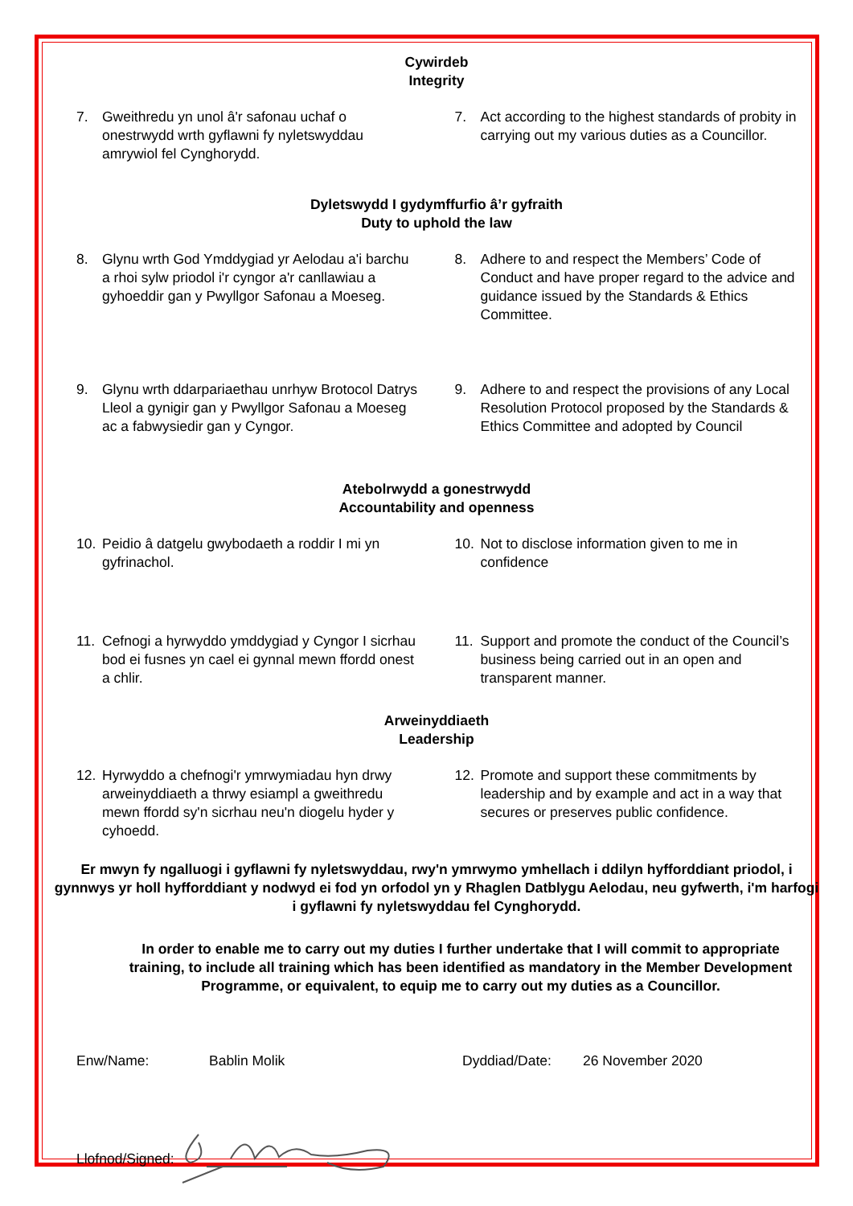Cywirdeb
Integrity
7. Gweithredu yn unol â'r safonau uchaf o onestrwydd wrth gyflawni fy nyletswyddau amrywiol fel Cynghorydd.
7. Act according to the highest standards of probity in carrying out my various duties as a Councillor.
Dyletswydd I gydymffurfio â’r gyfraith
Duty to uphold the law
8. Glynu wrth God Ymddygiad yr Aelodau a'i barchu a rhoi sylw priodol i'r cyngor a'r canllawiau a gyhoeddir gan y Pwyllgor Safonau a Moeseg.
8. Adhere to and respect the Members’ Code of Conduct and have proper regard to the advice and guidance issued by the Standards & Ethics Committee.
9. Glynu wrth ddarpariaethau unrhyw Brotocol Datrys Lleol a gynigir gan y Pwyllgor Safonau a Moeseg ac a fabwysiedir gan y Cyngor.
9. Adhere to and respect the provisions of any Local Resolution Protocol proposed by the Standards & Ethics Committee and adopted by Council
Atebolrwydd a gonestrwydd
Accountability and openness
10. Peidio â datgelu gwybodaeth a roddir I mi yn gyfrinachol.
10. Not to disclose information given to me in confidence
11. Cefnogi a hyrwyddo ymddygiad y Cyngor I sicrhau bod ei fusnes yn cael ei gynnal mewn ffordd onest a chlir.
11. Support and promote the conduct of the Council’s business being carried out in an open and transparent manner.
Arweinyddiaeth
Leadership
12. Hyrwyddo a chefnogi'r ymrwymiadau hyn drwy arweinyddiaeth a thrwy esiampl a gweithredu mewn ffordd sy'n sicrhau neu'n diogelu hyder y cyhoedd.
12. Promote and support these commitments by leadership and by example and act in a way that secures or preserves public confidence.
Er mwyn fy ngalluogi i gyflawni fy nyletswyddau, rwy'n ymrwymo ymhellach i ddilyn hyfforddiant priodol, i gynnwys yr holl hyfforddiant y nodwyd ei fod yn orfodol yn y Rhaglen Datblygu Aelodau, neu gyfwerth, i'm harfogi i gyflawni fy nyletswyddau fel Cynghorydd.
In order to enable me to carry out my duties I further undertake that I will commit to appropriate training, to include all training which has been identified as mandatory in the Member Development Programme, or equivalent, to equip me to carry out my duties as a Councillor.
Enw/Name: Bablin Molik Dyddiad/Date: 26 November 2020
Llofnod/Signed: